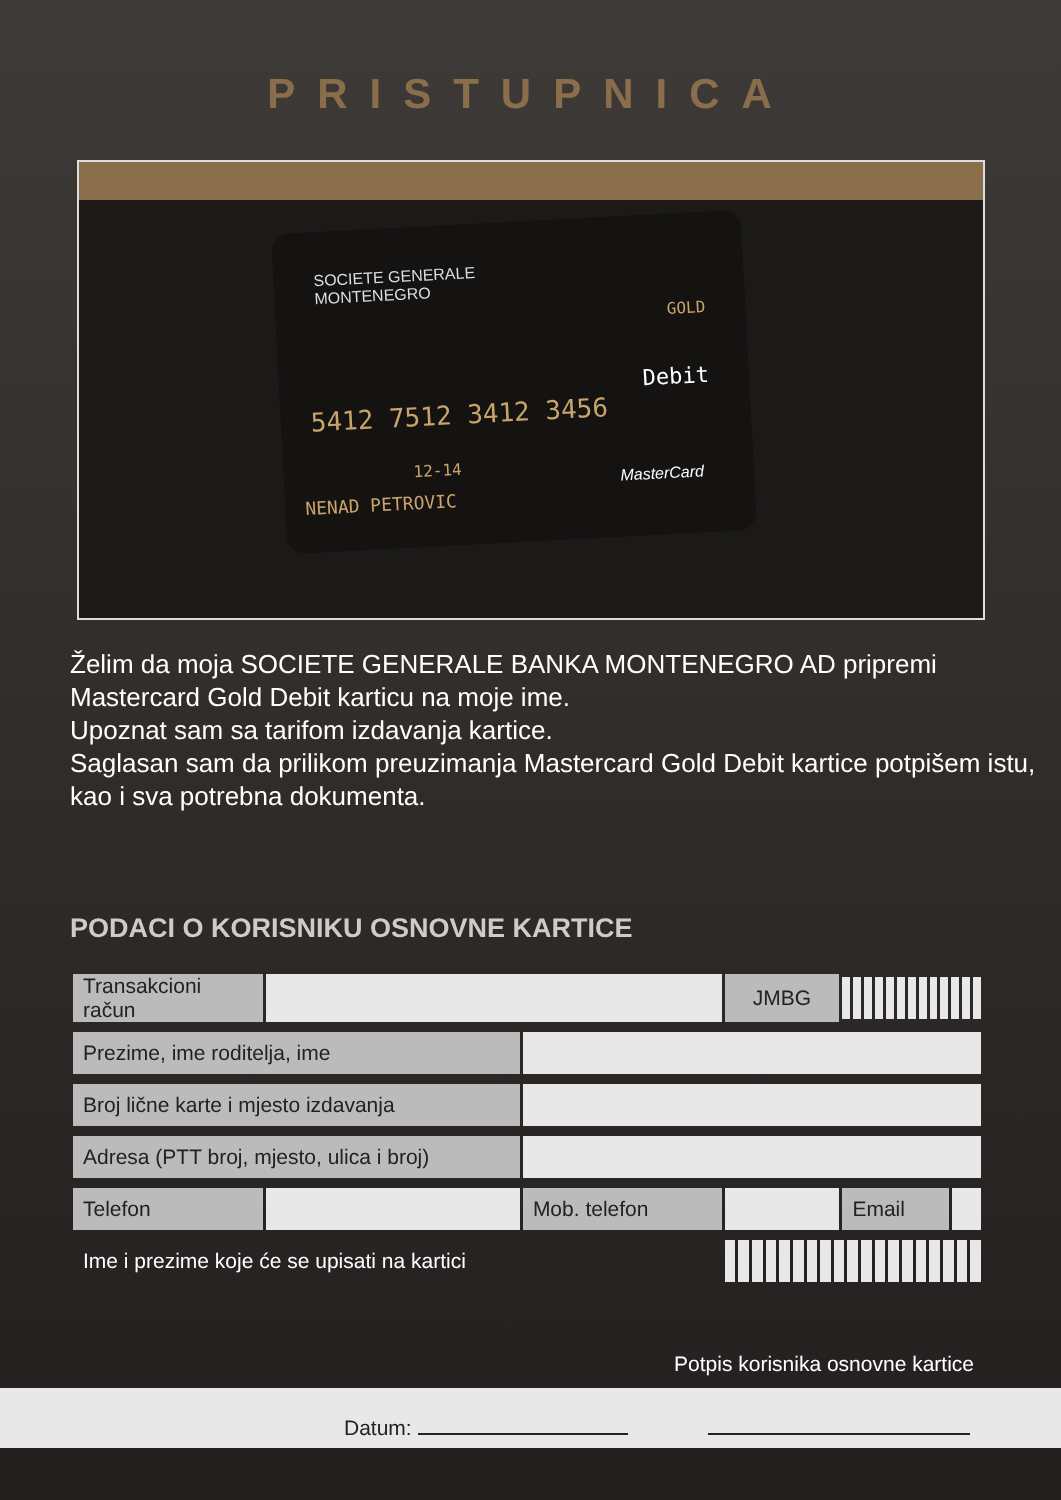PRISTUPNICA
SOCIETE GENERALE
MONTENEGRO
GOLD
Debit
5412 7512 3412 3456
12-14
NENAD PETROVIC
MasterCard
Želim da moja SOCIETE GENERALE BANKA MONTENEGRO AD pripremi Mastercard Gold Debit karticu na moje ime.
Upoznat sam sa tarifom izdavanja kartice.
Saglasan sam da prilikom preuzimanja Mastercard Gold Debit kartice potpišem istu, kao i sva potrebna dokumenta.
PODACI O KORISNIKU OSNOVNE KARTICE
| Transakcioni račun | | | JMBG | | |
| Prezime, ime roditelja, ime | | | | | |
| Broj lične karte i mjesto izdavanja | | | | | |
| Adresa (PTT broj, mjesto, ulica i broj) | | | | | |
| Telefon | | Mob. telefon | | Email | |
| Ime i prezime koje će se upisati na kartici | | | | | |
Potpis korisnika osnovne kartice
Datum: